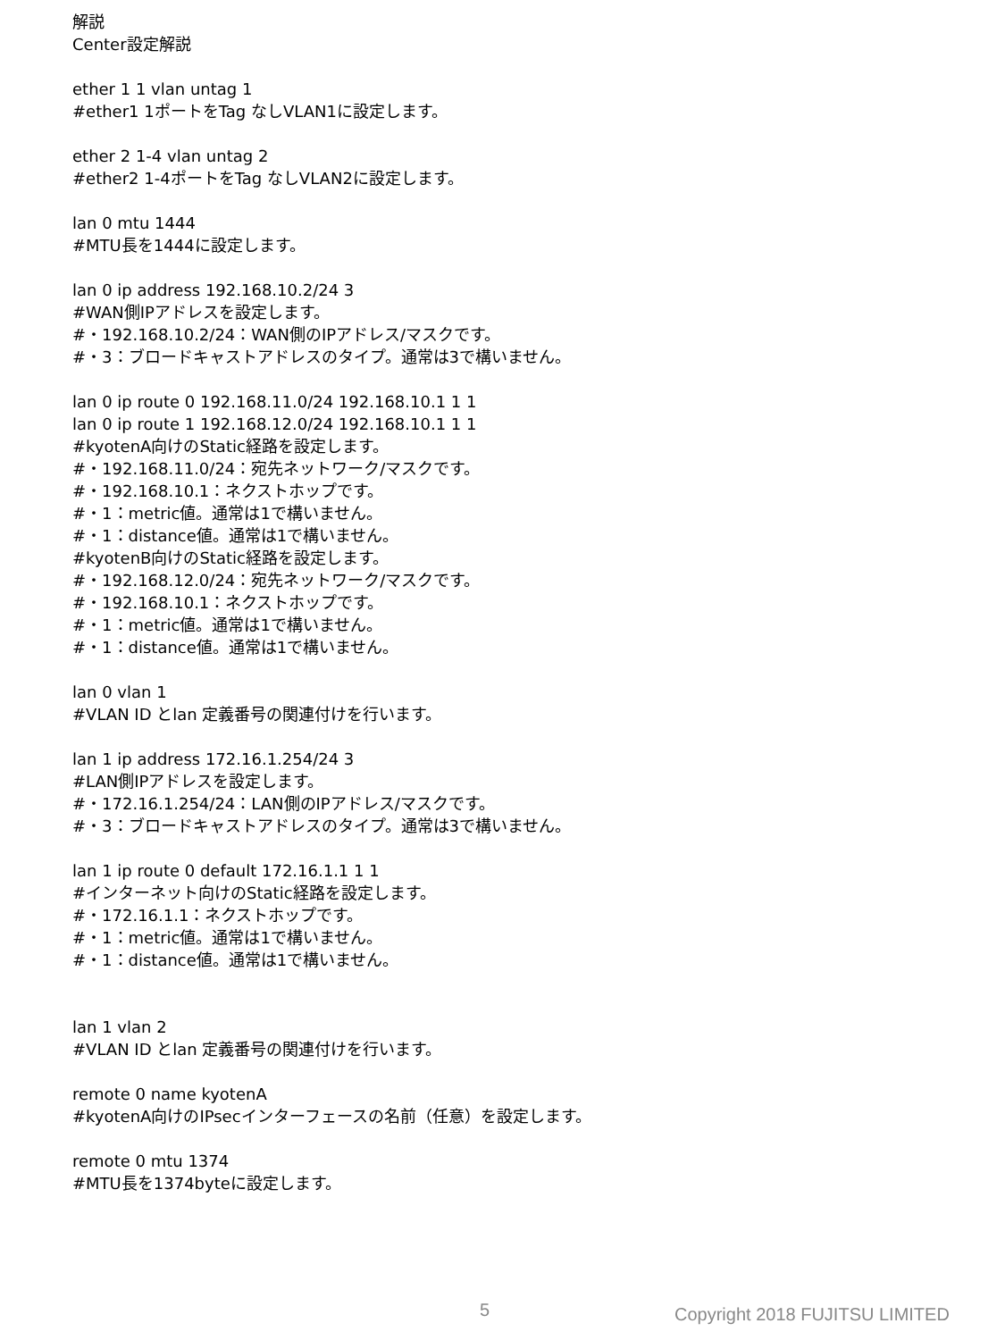解説
Center設定解説
ether 1 1 vlan untag 1
#ether1 1ポートをTag なしVLAN1に設定します。
ether 2 1-4 vlan untag 2
#ether2 1-4ポートをTag なしVLAN2に設定します。
lan 0 mtu 1444
#MTU長を1444に設定します。
lan 0 ip address 192.168.10.2/24 3
#WAN側IPアドレスを設定します。
#・192.168.10.2/24：WAN側のIPアドレス/マスクです。
#・3：ブロードキャストアドレスのタイプ。通常は3で構いません。
lan 0 ip route 0 192.168.11.0/24 192.168.10.1 1 1
lan 0 ip route 1 192.168.12.0/24 192.168.10.1 1 1
#kyotenA向けのStatic経路を設定します。
#・192.168.11.0/24：宛先ネットワーク/マスクです。
#・192.168.10.1：ネクストホップです。
#・1：metric値。通常は1で構いません。
#・1：distance値。通常は1で構いません。
#kyotenB向けのStatic経路を設定します。
#・192.168.12.0/24：宛先ネットワーク/マスクです。
#・192.168.10.1：ネクストホップです。
#・1：metric値。通常は1で構いません。
#・1：distance値。通常は1で構いません。
lan 0 vlan 1
#VLAN ID とlan 定義番号の関連付けを行います。
lan 1 ip address 172.16.1.254/24 3
#LAN側IPアドレスを設定します。
#・172.16.1.254/24：LAN側のIPアドレス/マスクです。
#・3：ブロードキャストアドレスのタイプ。通常は3で構いません。
lan 1 ip route 0 default 172.16.1.1 1 1
#インターネット向けのStatic経路を設定します。
#・172.16.1.1：ネクストホップです。
#・1：metric値。通常は1で構いません。
#・1：distance値。通常は1で構いません。
lan 1 vlan 2
#VLAN ID とlan 定義番号の関連付けを行います。
remote 0 name kyotenA
#kyotenA向けのIPsecインターフェースの名前（任意）を設定します。
remote 0 mtu 1374
#MTU長を1374byteに設定します。
5 Copyright 2018 FUJITSU LIMITED